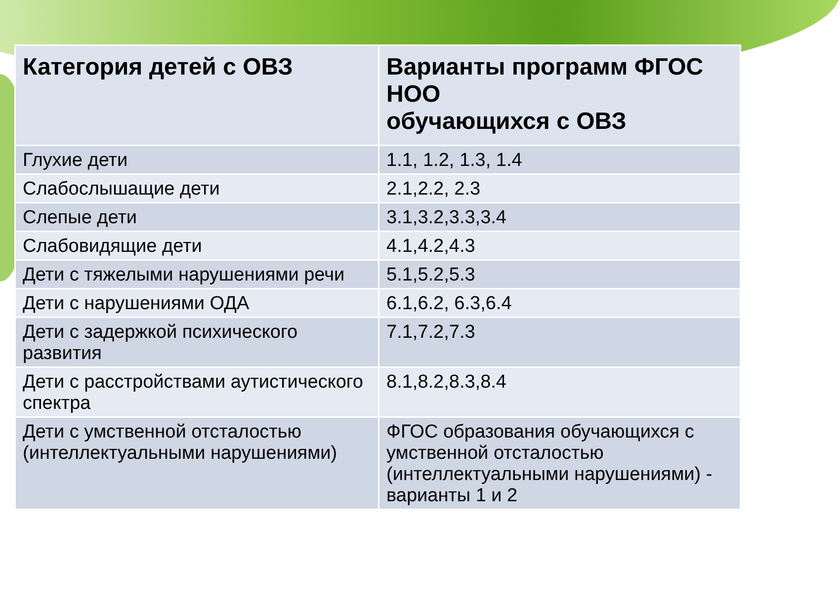| Категория детей с ОВЗ | Варианты программ ФГОС НОО обучающихся с ОВЗ |
| --- | --- |
| Глухие дети | 1.1, 1.2, 1.3, 1.4 |
| Слабослышащие дети | 2.1,2.2, 2.3 |
| Слепые дети | 3.1,3.2,3.3,3.4 |
| Слабовидящие дети | 4.1,4.2,4.3 |
| Дети с тяжелыми нарушениями речи | 5.1,5.2,5.3 |
| Дети с нарушениями ОДА | 6.1,6.2, 6.3,6.4 |
| Дети с задержкой психического развития | 7.1,7.2,7.3 |
| Дети с расстройствами аутистического спектра | 8.1,8.2,8.3,8.4 |
| Дети с умственной отсталостью (интеллектуальными нарушениями) | ФГОС образования обучающихся с умственной отсталостью (интеллектуальными нарушениями) - варианты 1 и 2 |